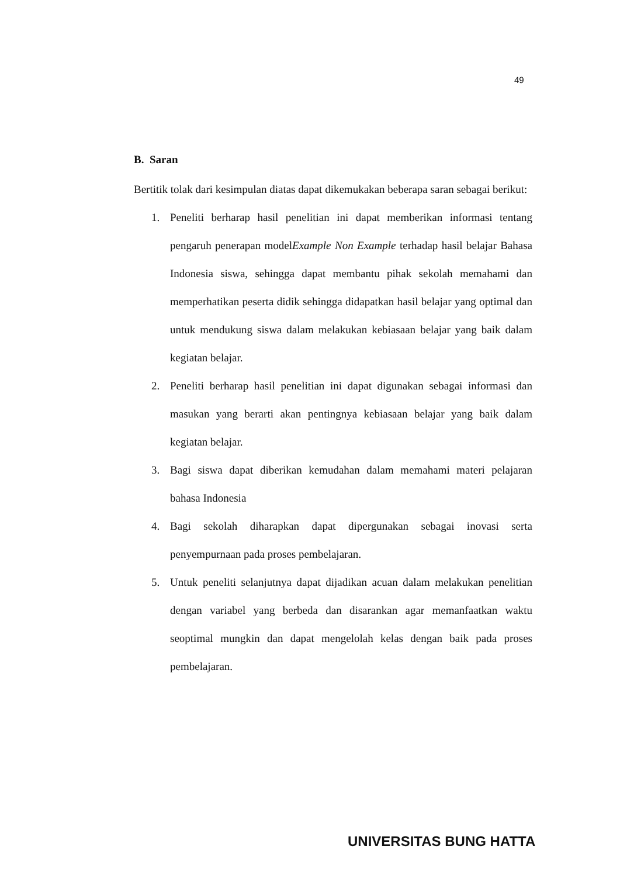49
B. Saran
Bertitik tolak dari kesimpulan diatas dapat dikemukakan beberapa saran sebagai berikut:
1. Peneliti berharap hasil penelitian ini dapat memberikan informasi tentang pengaruh penerapan modelExample Non Example terhadap hasil belajar Bahasa Indonesia siswa, sehingga dapat membantu pihak sekolah memahami dan memperhatikan peserta didik sehingga didapatkan hasil belajar yang optimal dan untuk mendukung siswa dalam melakukan kebiasaan belajar yang baik dalam kegiatan belajar.
2. Peneliti berharap hasil penelitian ini dapat digunakan sebagai informasi dan masukan yang berarti akan pentingnya kebiasaan belajar yang baik dalam kegiatan belajar.
3. Bagi siswa dapat diberikan kemudahan dalam memahami materi pelajaran bahasa Indonesia
4. Bagi sekolah diharapkan dapat dipergunakan sebagai inovasi serta penyempurnaan pada proses pembelajaran.
5. Untuk peneliti selanjutnya dapat dijadikan acuan dalam melakukan penelitian dengan variabel yang berbeda dan disarankan agar memanfaatkan waktu seoptimal mungkin dan dapat mengelolah kelas dengan baik pada proses pembelajaran.
UNIVERSITAS BUNG HATTA